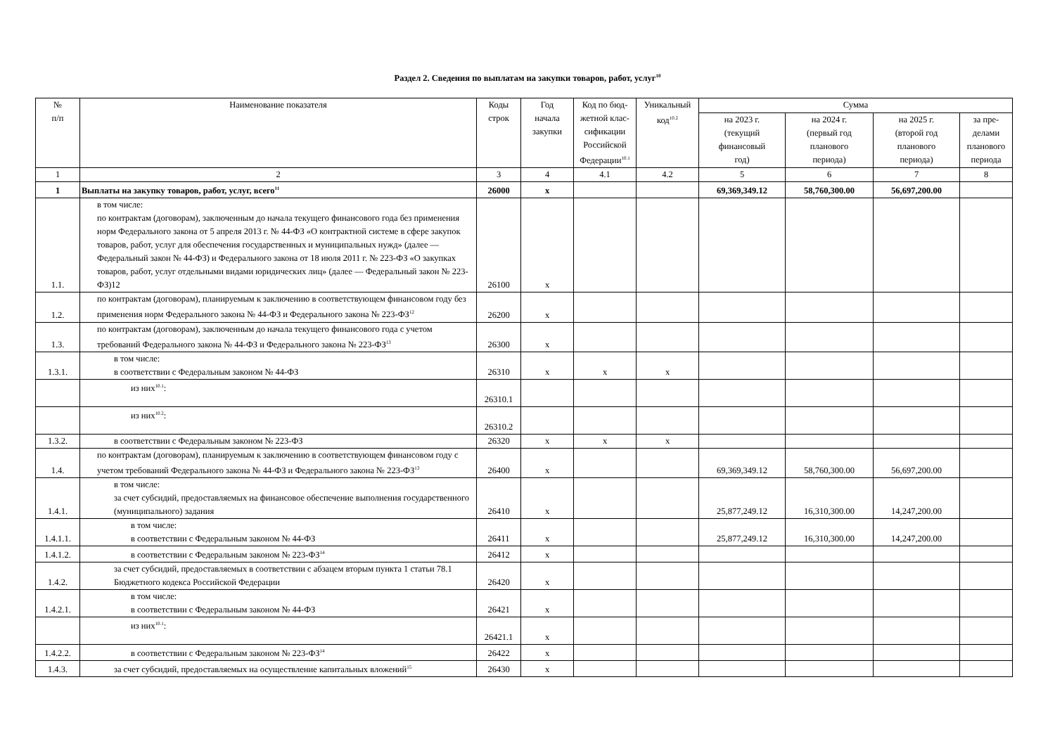Раздел 2. Сведения по выплатам на закупки товаров, работ, услуг<sup>10</sup>
| № п/п | Наименование показателя | Коды строк | Год начала закупки | Код по бюд- жетной клас- сификации Российской Федерации<sup>10.1</sup> | Уникальный код<sup>10.2</sup> | Сумма | | | |
| --- | --- | --- | --- | --- | --- | --- | --- | --- | --- |
| | | | | | | на 2023 г. (текущий финансовый год) | на 2024 г. (первый год планового периода) | на 2025 г. (второй год планового периода) | за пре- делами планового периода |
| 1 | 2 | 3 | 4 | 4.1 | 4.2 | 5 | 6 | 7 | 8 |
| 1 | Выплаты на закупку товаров, работ, услуг, всего<sup>11</sup> | 26000 | x | | | 69,369,349.12 | 58,760,300.00 | 56,697,200.00 | |
| 1.1. | в том числе: по контрактам (договорам), заключенным до начала текущего финансового года без применения норм Федерального закона от 5 апреля 2013 г. № 44-ФЗ «О контрактной системе в сфере закупок товаров, работ, услуг для обеспечения государственных и муниципальных нужд» (далее — Федеральный закон № 44-ФЗ) и Федерального закона от 18 июля 2011 г. № 223-ФЗ «О закупках товаров, работ, услуг отдельными видами юридических лиц» (далее — Федеральный закон № 223-ФЗ)12 | 26100 | x | | | | | | |
| 1.2. | по контрактам (договорам), планируемым к заключению в соответствующем финансовом году без применения норм Федерального закона № 44-ФЗ и Федерального закона № 223-ФЗ<sup>12</sup> | 26200 | x | | | | | | |
| 1.3. | по контрактам (договорам), заключенным до начала текущего финансового года с учетом требований Федерального закона № 44-ФЗ и Федерального закона № 223-ФЗ<sup>13</sup> | 26300 | x | | | | | | |
| 1.3.1. | в том числе: в соответствии с Федеральным законом № 44-ФЗ | 26310 | x | x | x | | | | |
| | из них<sup>10.1</sup>: | 26310.1 | | | | | | | |
| | из них<sup>10.2</sup>: | 26310.2 | | | | | | | |
| 1.3.2. | в соответствии с Федеральным законом № 223-ФЗ | 26320 | x | x | x | | | | |
| 1.4. | по контрактам (договорам), планируемым к заключению в соответствующем финансовом году с учетом требований Федерального закона № 44-ФЗ и Федерального закона № 223-ФЗ<sup>13</sup> | 26400 | x | | | 69,369,349.12 | 58,760,300.00 | 56,697,200.00 | |
| 1.4.1. | в том числе: за счет субсидий, предоставляемых на финансовое обеспечение выполнения государственного (муниципального) задания | 26410 | x | | | 25,877,249.12 | 16,310,300.00 | 14,247,200.00 | |
| 1.4.1.1. | в том числе: в соответствии с Федеральным законом № 44-ФЗ | 26411 | x | | | 25,877,249.12 | 16,310,300.00 | 14,247,200.00 | |
| 1.4.1.2. | в соответствии с Федеральным законом № 223-ФЗ<sup>14</sup> | 26412 | x | | | | | | |
| 1.4.2. | за счет субсидий, предоставляемых в соответствии с абзацем вторым пункта 1 статьи 78.1 Бюджетного кодекса Российской Федерации | 26420 | x | | | | | | |
| 1.4.2.1. | в том числе: в соответствии с Федеральным законом № 44-ФЗ | 26421 | x | | | | | | |
| | из них<sup>10.1</sup>: | 26421.1 | x | | | | | | |
| 1.4.2.2. | в соответствии с Федеральным законом № 223-ФЗ<sup>14</sup> | 26422 | x | | | | | | |
| 1.4.3. | за счет субсидий, предоставляемых на осуществление капитальных вложений<sup>15</sup> | 26430 | x | | | | | | |